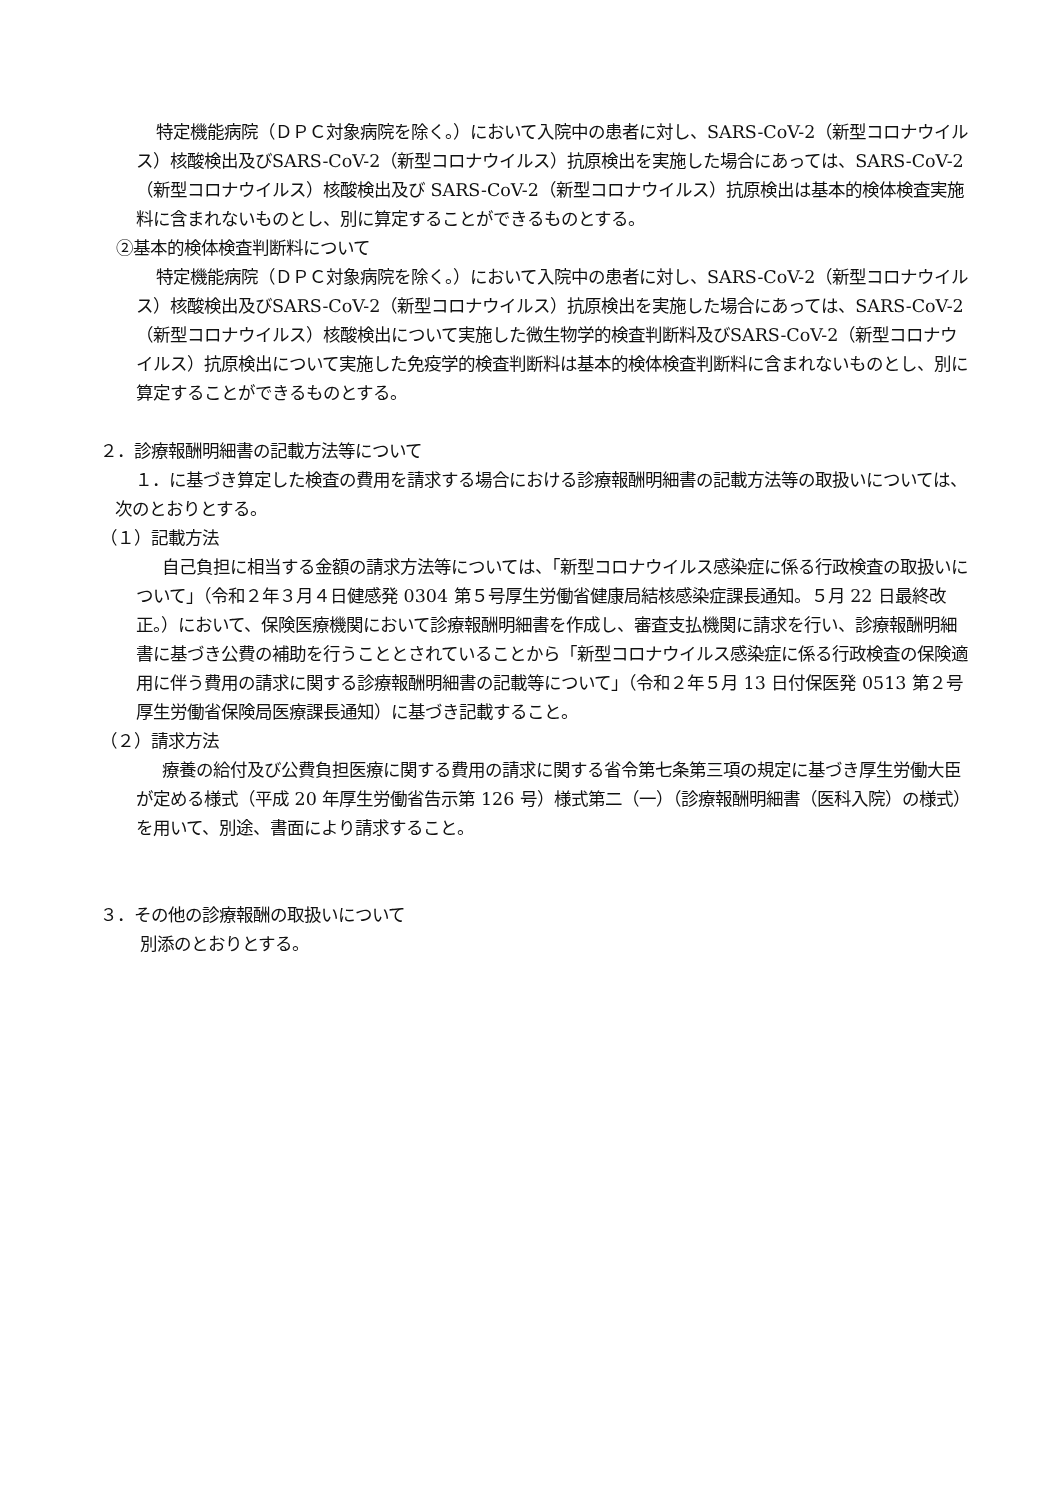特定機能病院（ＤＰＣ対象病院を除く。）において入院中の患者に対し、SARS-CoV-2（新型コロナウイルス）核酸検出及びSARS-CoV-2（新型コロナウイルス）抗原検出を実施した場合にあっては、SARS-CoV-2（新型コロナウイルス）核酸検出及び SARS-CoV-2（新型コロナウイルス）抗原検出は基本的検体検査実施料に含まれないものとし、別に算定することができるものとする。
②基本的検体検査判断料について
特定機能病院（ＤＰＣ対象病院を除く。）において入院中の患者に対し、SARS-CoV-2（新型コロナウイルス）核酸検出及びSARS-CoV-2（新型コロナウイルス）抗原検出を実施した場合にあっては、SARS-CoV-2（新型コロナウイルス）核酸検出について実施した微生物学的検査判断料及びSARS-CoV-2（新型コロナウイルス）抗原検出について実施した免疫学的検査判断料は基本的検体検査判断料に含まれないものとし、別に算定することができるものとする。
２．診療報酬明細書の記載方法等について
１．に基づき算定した検査の費用を請求する場合における診療報酬明細書の記載方法等の取扱いについては、次のとおりとする。
（１）記載方法
自己負担に相当する金額の請求方法等については、「新型コロナウイルス感染症に係る行政検査の取扱いについて」（令和２年３月４日健感発 0304 第５号厚生労働省健康局結核感染症課長通知。５月 22 日最終改正。）において、保険医療機関において診療報酬明細書を作成し、審査支払機関に請求を行い、診療報酬明細書に基づき公費の補助を行うこととされていることから「新型コロナウイルス感染症に係る行政検査の保険適用に伴う費用の請求に関する診療報酬明細書の記載等について」（令和２年５月 13 日付保医発 0513 第２号厚生労働省保険局医療課長通知）に基づき記載すること。
（２）請求方法
療養の給付及び公費負担医療に関する費用の請求に関する省令第七条第三項の規定に基づき厚生労働大臣が定める様式（平成 20 年厚生労働省告示第 126 号）様式第二（一）（診療報酬明細書（医科入院）の様式）を用いて、別途、書面により請求すること。
３．その他の診療報酬の取扱いについて
別添のとおりとする。